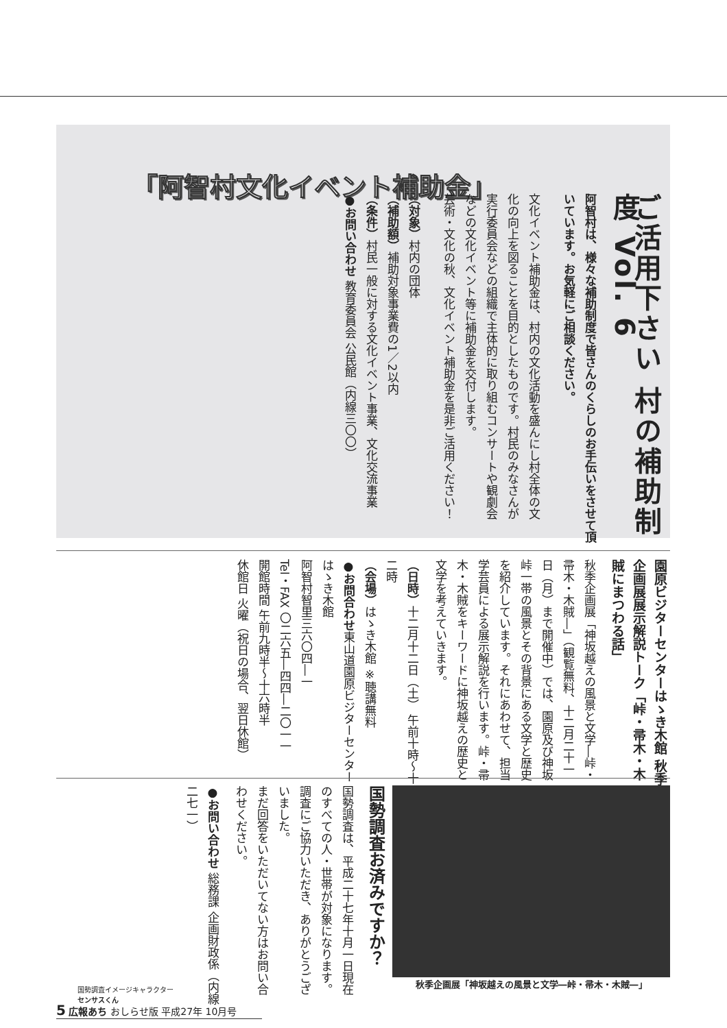「阿智村文化イベント補助金」
ご活用下さい 村の補助制度 Vol. 6
阿智村は、様々な補助制度で皆さんのくらしのお手伝いをさせて頂いています。お気軽にご相談ください。
文化イベント補助金は、村内の文化活動を盛んにし村全体の文化の向上を図ることを目的としたものです。村民のみなさんが実行委員会などの組織で主体的に取り組むコンサートや観劇会などの文化イベント等に補助金を交付します。
芸術・文化の秋、文化イベント補助金を是非ご活用ください！
（対象）村内の団体
（補助額）補助対象事業費の1／2以内
（条件）村民一般に対する文化イベント事業、文化交流事業
●お問い合わせ 教育委員会 公民館（内線三〇〇）
園原ビジターセンターはゝき木館 秋季企画展展示解説トーク「峠・帚木・木賊にまつわる話」
秋季企画展「神坂越えの風景と文学―峠・帚木・木賊―」（観覧無料、十二月二十一日（月）まで開催中）では、園原及び神坂峠一帯の風景とその背景にある文学と歴史を紹介しています。それにあわせて、担当学芸員による展示解説を行います。峠・帚木・木賊をキーワードに神坂越えの歴史と文学を考えていきます。
（日時）十二月十二日（土） 午前十時～十二時
（会場）はゝき木館 ※聴講無料
●お問合わせ東山道園原ビジターセンター はゝき木館
阿智村智里三六〇四―一
Tel・FAX 〇二六五―四四―二〇一一
開館時間 午前九時半～十六時半
休館日 火曜（祝日の場合、翌日休館）
秋季企画展「神坂越えの風景と文学―峠・帚木・木賊―」
国勢調査お済みですか？
国勢調査は、平成二十七年十月一日現在のすべての人・世帯が対象になります。調査にご協力いただき、ありがとうございました。
まだ回答をいただいてない方はお問い合わせください。
●お問い合わせ 総務課 企画財政係（内線二七一）
国勢調査イメージキャラクター
センサスくん
5 広報あち おしらせ版 平成27年 10月号